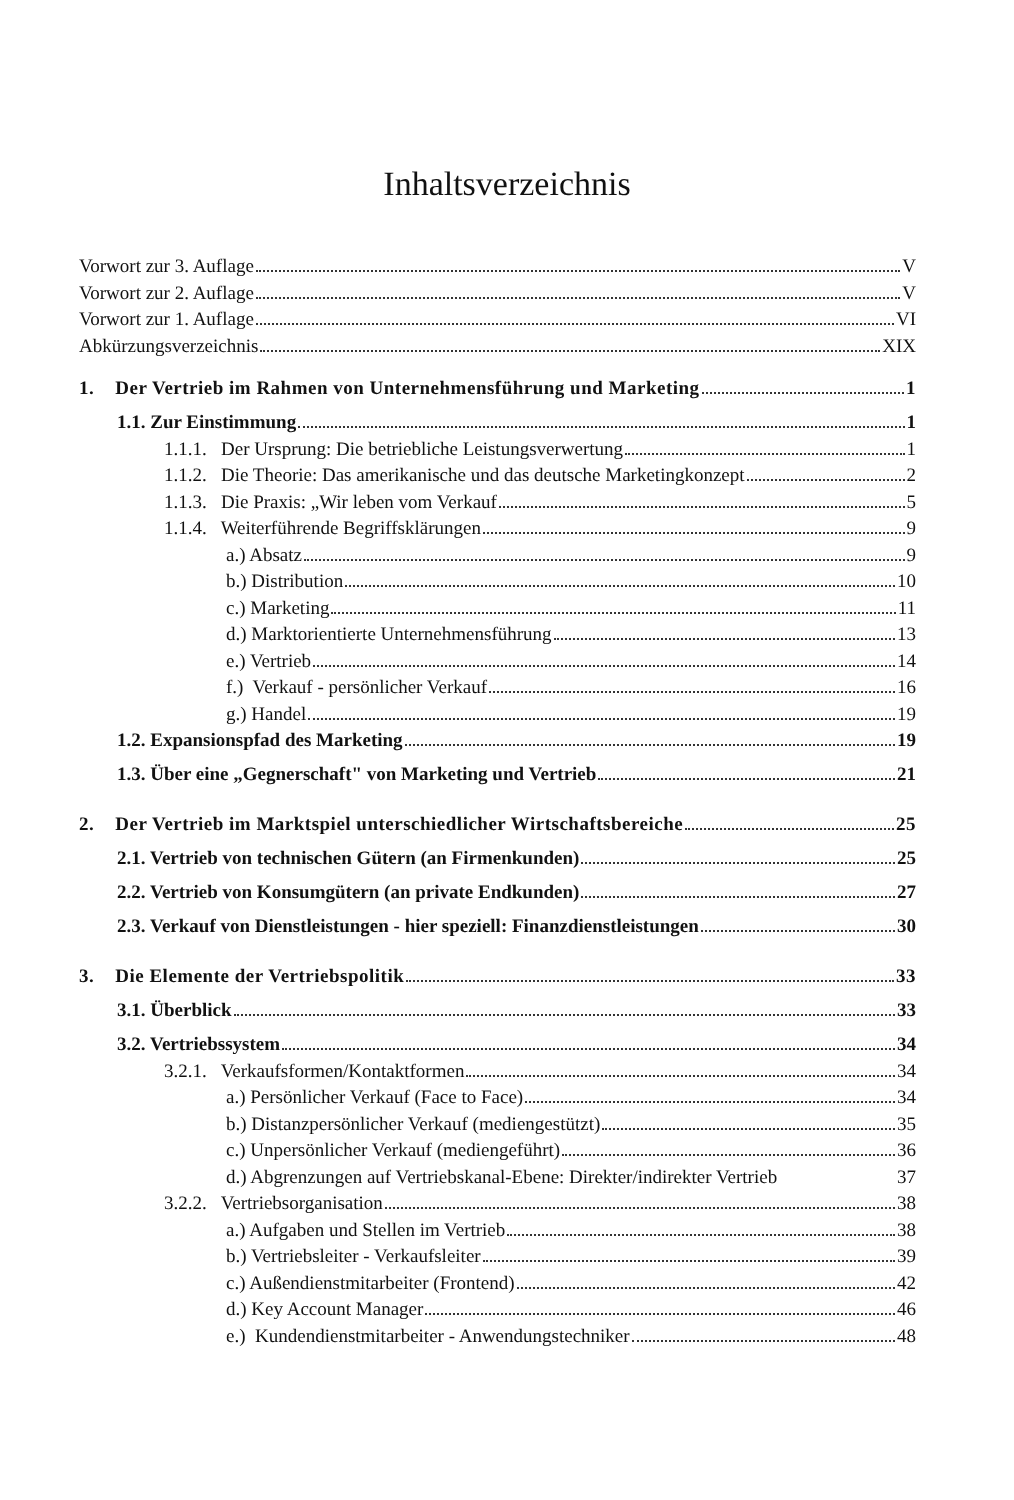Inhaltsverzeichnis
Vorwort zur 3. Auflage V
Vorwort zur 2. Auflage V
Vorwort zur 1. Auflage VI
Abkürzungsverzeichnis XIX
1. Der Vertrieb im Rahmen von Unternehmensführung und Marketing 1
1.1. Zur Einstimmung 1
1.1.1. Der Ursprung: Die betriebliche Leistungsverwertung 1
1.1.2. Die Theorie: Das amerikanische und das deutsche Marketingkonzept 2
1.1.3. Die Praxis: „Wir leben vom Verkauf 5
1.1.4. Weiterführende Begriffsklärungen 9
a.) Absatz 9
b.) Distribution 10
c.) Marketing 11
d.) Marktorientierte Unternehmensführung 13
e.) Vertrieb 14
f.) Verkauf - persönlicher Verkauf 16
g.) Handel 19
1.2. Expansionspfad des Marketing 19
1.3. Über eine „Gegnerschaft" von Marketing und Vertrieb 21
2. Der Vertrieb im Marktspiel unterschiedlicher Wirtschaftsbereiche 25
2.1. Vertrieb von technischen Gütern (an Firmenkunden) 25
2.2. Vertrieb von Konsumgütern (an private Endkunden) 27
2.3. Verkauf von Dienstleistungen - hier speziell: Finanzdienstleistungen 30
3. Die Elemente der Vertriebspolitik 33
3.1. Überblick 33
3.2. Vertriebssystem 34
3.2.1. Verkaufsformen/Kontaktformen 34
a.) Persönlicher Verkauf (Face to Face) 34
b.) Distanzpersönlicher Verkauf (mediengestützt) 35
c.) Unpersönlicher Verkauf (mediengeführt) 36
d.) Abgrenzungen auf Vertriebskanal-Ebene: Direkter/indirekter Vertrieb 37
3.2.2. Vertriebsorganisation 38
a.) Aufgaben und Stellen im Vertrieb 38
b.) Vertriebsleiter - Verkaufsleiter 39
c.) Außendienstmitarbeiter (Frontend) 42
d.) Key Account Manager 46
e.) Kundendienstmitarbeiter - Anwendungstechniker 48